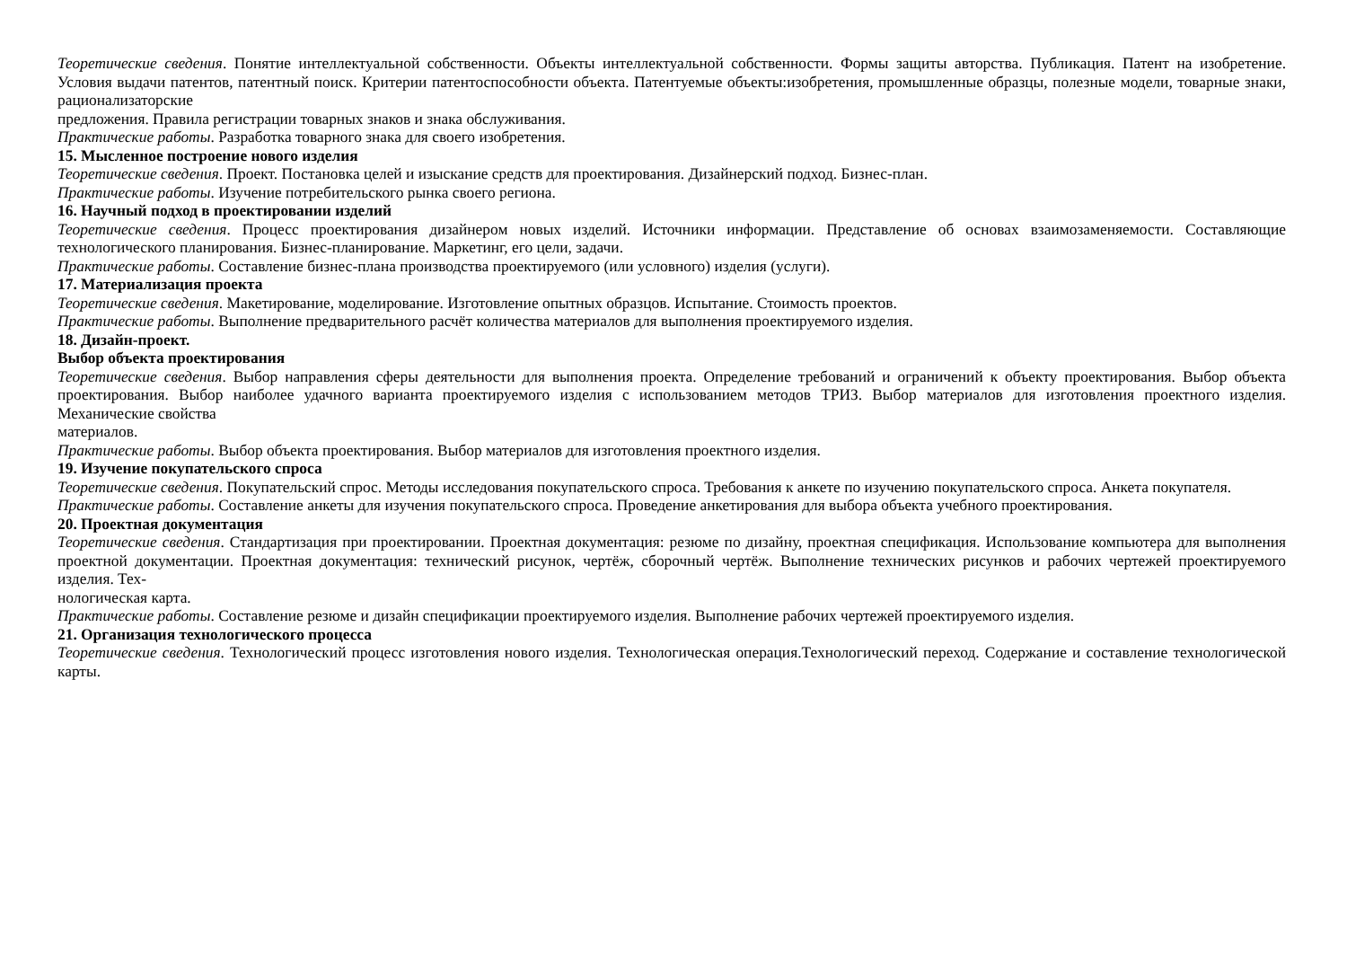Теоретические сведения. Понятие интеллектуальной собственности. Объекты интеллектуальной собственности. Формы защиты авторства. Публикация. Патент на изобретение. Условия выдачи патентов, патентный поиск. Критерии патентоспособности объекта. Патентуемые объекты:изобретения, промышленные образцы, полезные модели, товарные знаки, рационализаторские
предложения. Правила регистрации товарных знаков и знака обслуживания.
Практические работы. Разработка товарного знака для своего изобретения.
15. Мысленное построение нового изделия
Теоретические сведения. Проект. Постановка целей и изыскание средств для проектирования. Дизайнерский подход. Бизнес-план.
Практические работы. Изучение потребительского рынка своего региона.
16. Научный подход в проектировании изделий
Теоретические сведения. Процесс проектирования дизайнером новых изделий. Источники информации. Представление об основах взаимозаменяемости. Составляющие технологического планирования. Бизнес-планирование. Маркетинг, его цели, задачи.
Практические работы. Составление бизнес-плана производства проектируемого (или условного) изделия (услуги).
17. Материализация проекта
Теоретические сведения. Макетирование, моделирование. Изготовление опытных образцов. Испытание. Стоимость проектов.
Практические работы. Выполнение предварительного расчёт количества материалов для выполнения проектируемого изделия.
18. Дизайн-проект.
Выбор объекта проектирования
Теоретические сведения. Выбор направления сферы деятельности для выполнения проекта. Определение требований и ограничений к объекту проектирования. Выбор объекта проектирования. Выбор наиболее удачного варианта проектируемого изделия с использованием методов ТРИЗ. Выбор материалов для изготовления проектного изделия. Механические свойства
материалов.
Практические работы. Выбор объекта проектирования. Выбор материалов для изготовления проектного изделия.
19. Изучение покупательского спроса
Теоретические сведения. Покупательский спрос. Методы исследования покупательского спроса. Требования к анкете по изучению покупательского спроса. Анкета покупателя.
Практические работы. Составление анкеты для изучения покупательского спроса. Проведение анкетирования для выбора объекта учебного проектирования.
20. Проектная документация
Теоретические сведения. Стандартизация при проектировании. Проектная документация: резюме по дизайну, проектная спецификация. Использование компьютера для выполнения проектной документации. Проектная документация: технический рисунок, чертёж, сборочный чертёж. Выполнение технических рисунков и рабочих чертежей проектируемого изделия. Тех-
нологическая карта.
Практические работы. Составление резюме и дизайн спецификации проектируемого изделия. Выполнение рабочих чертежей проектируемого изделия.
21. Организация технологического процесса
Теоретические сведения. Технологический процесс изготовления нового изделия. Технологическая операция.Технологический переход. Содержание и составление технологической карты.